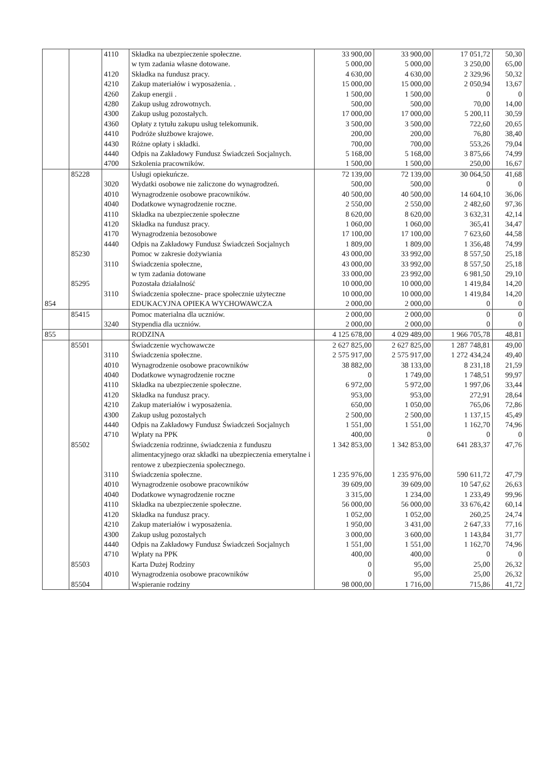| | | 4110 | Składka na ubezpieczenie społeczne. | 33 900,00 | 33 900,00 | 17 051,72 | 50,30 |
| | | | w tym zadania własne dotowane. | 5 000,00 | 5 000,00 | 3 250,00 | 65,00 |
| | | 4120 | Składka na fundusz pracy. | 4 630,00 | 4 630,00 | 2 329,96 | 50,32 |
| | | 4210 | Zakup materiałów i wyposażenia. . | 15 000,00 | 15 000,00 | 2 050,94 | 13,67 |
| | | 4260 | Zakup energii . | 1 500,00 | 1 500,00 | 0 | 0 |
| | | 4280 | Zakup usług zdrowotnych. | 500,00 | 500,00 | 70,00 | 14,00 |
| | | 4300 | Zakup usług pozostałych. | 17 000,00 | 17 000,00 | 5 200,11 | 30,59 |
| | | 4360 | Opłaty z tytułu zakupu usług telekomunik. | 3 500,00 | 3 500,00 | 722,60 | 20,65 |
| | | 4410 | Podróże służbowe krajowe. | 200,00 | 200,00 | 76,80 | 38,40 |
| | | 4430 | Różne opłaty i składki. | 700,00 | 700,00 | 553,26 | 79,04 |
| | | 4440 | Odpis na Zakładowy Fundusz Świadczeń Socjalnych. | 5 168,00 | 5 168,00 | 3 875,66 | 74,99 |
| | | 4700 | Szkolenia pracowników. | 1 500,00 | 1 500,00 | 250,00 | 16,67 |
| | 85228 | | Usługi opiekuńcze. | 72 139,00 | 72 139,00 | 30 064,50 | 41,68 |
| | | 3020 | Wydatki osobowe nie zaliczone do wynagrodzeń. | 500,00 | 500,00 | 0 | 0 |
| | | 4010 | Wynagrodzenie osobowe pracowników. | 40 500,00 | 40 500,00 | 14 604,10 | 36,06 |
| | | 4040 | Dodatkowe wynagrodzenie roczne. | 2 550,00 | 2 550,00 | 2 482,60 | 97,36 |
| | | 4110 | Składka na ubezpieczenie społeczne | 8 620,00 | 8 620,00 | 3 632,31 | 42,14 |
| | | 4120 | Składka na fundusz pracy. | 1 060,00 | 1 060,00 | 365,41 | 34,47 |
| | | 4170 | Wynagrodzenia bezosobowe | 17 100,00 | 17 100,00 | 7 623,60 | 44,58 |
| | | 4440 | Odpis na Zakładowy Fundusz Świadczeń Socjalnych | 1 809,00 | 1 809,00 | 1 356,48 | 74,99 |
| | 85230 | | Pomoc w zakresie dożywiania | 43 000,00 | 33 992,00 | 8 557,50 | 25,18 |
| | | 3110 | Świadczenia społeczne, | 43 000,00 | 33 992,00 | 8 557,50 | 25,18 |
| | | | w tym zadania dotowane | 33 000,00 | 23 992,00 | 6 981,50 | 29,10 |
| | 85295 | | Pozostała działalność | 10 000,00 | 10 000,00 | 1 419,84 | 14,20 |
| | | 3110 | Świadczenia społeczne- prace społecznie użyteczne | 10 000,00 | 10 000,00 | 1 419,84 | 14,20 |
| 854 | | | EDUKACYJNA OPIEKA WYCHOWAWCZA | 2 000,00 | 2 000,00 | 0 | 0 |
| | 85415 | | Pomoc materialna dla uczniów. | 2 000,00 | 2 000,00 | 0 | 0 |
| | | 3240 | Stypendia dla uczniów. | 2 000,00 | 2 000,00 | 0 | 0 |
| 855 | | | RODZINA | 4 125 678,00 | 4 029 489,00 | 1 966 705,78 | 48,81 |
| | 85501 | | Świadczenie wychowawcze | 2 627 825,00 | 2 627 825,00 | 1 287 748,81 | 49,00 |
| | | 3110 | Świadczenia społeczne. | 2 575 917,00 | 2 575 917,00 | 1 272 434,24 | 49,40 |
| | | 4010 | Wynagrodzenie osobowe pracowników | 38 882,00 | 38 133,00 | 8 231,18 | 21,59 |
| | | 4040 | Dodatkowe wynagrodzenie roczne | 0 | 1 749,00 | 1 748,51 | 99,97 |
| | | 4110 | Składka na ubezpieczenie społeczne. | 6 972,00 | 5 972,00 | 1 997,06 | 33,44 |
| | | 4120 | Składka na fundusz pracy. | 953,00 | 953,00 | 272,91 | 28,64 |
| | | 4210 | Zakup materiałów i wyposażenia. | 650,00 | 1 050,00 | 765,06 | 72,86 |
| | | 4300 | Zakup usług pozostałych | 2 500,00 | 2 500,00 | 1 137,15 | 45,49 |
| | | 4440 | Odpis na Zakładowy Fundusz Świadczeń Socjalnych | 1 551,00 | 1 551,00 | 1 162,70 | 74,96 |
| | | 4710 | Wpłaty na PPK | 400,00 | 0 | 0 | 0 |
| | 85502 | | Świadczenia rodzinne, świadczenia z funduszu alimentacyjnego oraz składki na ubezpieczenia emerytalne i rentowe z ubezpieczenia społecznego. | 1 342 853,00 | 1 342 853,00 | 641 283,37 | 47,76 |
| | | 3110 | Świadczenia społeczne. | 1 235 976,00 | 1 235 976,00 | 590 611,72 | 47,79 |
| | | 4010 | Wynagrodzenie osobowe pracowników | 39 609,00 | 39 609,00 | 10 547,62 | 26,63 |
| | | 4040 | Dodatkowe wynagrodzenie roczne | 3 315,00 | 1 234,00 | 1 233,49 | 99,96 |
| | | 4110 | Składka na ubezpieczenie społeczne. | 56 000,00 | 56 000,00 | 33 676,42 | 60,14 |
| | | 4120 | Składka na fundusz pracy. | 1 052,00 | 1 052,00 | 260,25 | 24,74 |
| | | 4210 | Zakup materiałów i wyposażenia. | 1 950,00 | 3 431,00 | 2 647,33 | 77,16 |
| | | 4300 | Zakup usług pozostałych | 3 000,00 | 3 600,00 | 1 143,84 | 31,77 |
| | | 4440 | Odpis na Zakładowy Fundusz Świadczeń Socjalnych | 1 551,00 | 1 551,00 | 1 162,70 | 74,96 |
| | | 4710 | Wpłaty na PPK | 400,00 | 400,00 | 0 | 0 |
| | 85503 | | Karta Dużej Rodziny | 0 | 95,00 | 25,00 | 26,32 |
| | | 4010 | Wynagrodzenia osobowe pracowników | 0 | 95,00 | 25,00 | 26,32 |
| | 85504 | | Wspieranie rodziny | 98 000,00 | 1 716,00 | 715,86 | 41,72 |